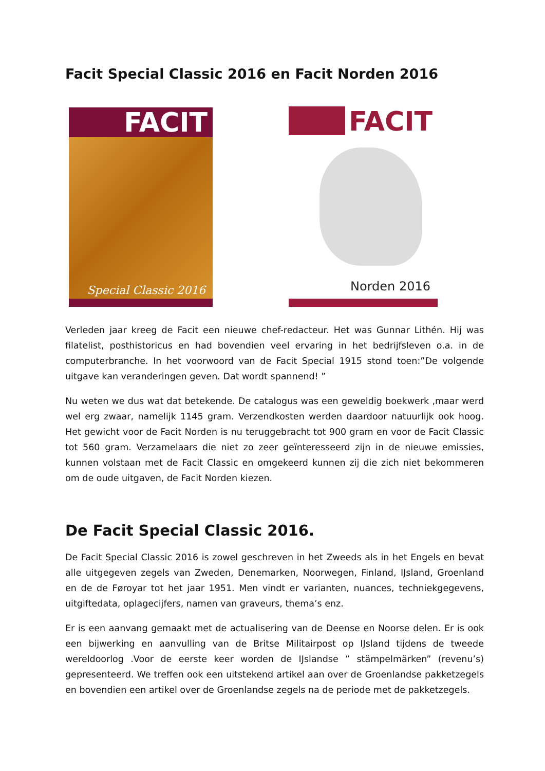Facit Special Classic 2016 en Facit Norden 2016
FACIT
Special Classic 2016
FACIT
Norden 2016
Verleden jaar kreeg de Facit een nieuwe chef-redacteur. Het was Gunnar Lithén. Hij was filatelist, posthistoricus en had bovendien veel ervaring in het bedrijfsleven o.a. in de computerbranche. In het voorwoord van de Facit Special 1915 stond toen:”De volgende uitgave kan veranderingen geven. Dat wordt spannend! ”
Nu weten we dus wat dat betekende. De catalogus was een geweldig boekwerk ,maar werd wel erg zwaar, namelijk 1145 gram. Verzendkosten werden daardoor natuurlijk ook hoog. Het gewicht voor de Facit Norden is nu teruggebracht tot 900 gram en voor de Facit Classic tot 560 gram. Verzamelaars die niet zo zeer geïnteresseerd zijn in de nieuwe emissies, kunnen volstaan met de Facit Classic en omgekeerd kunnen zij die zich niet bekommeren om de oude uitgaven, de Facit Norden kiezen.
De Facit Special Classic 2016.
De Facit Special Classic 2016 is zowel geschreven in het Zweeds als in het Engels en bevat alle uitgegeven zegels van Zweden, Denemarken, Noorwegen, Finland, IJsland, Groenland en de de Føroyar tot het jaar 1951. Men vindt er varianten, nuances, techniekgegevens, uitgiftedata, oplagecijfers, namen van graveurs, thema’s enz.
Er is een aanvang gemaakt met de actualisering van de Deense en Noorse delen. Er is ook een bijwerking en aanvulling van de Britse Militairpost op IJsland tijdens de tweede wereldoorlog .Voor de eerste keer worden de IJslandse ” stämpelmärken” (revenu’s) gepresenteerd. We treffen ook een uitstekend artikel aan over de Groenlandse pakketzegels en bovendien een artikel over de Groenlandse zegels na de periode met de pakketzegels.